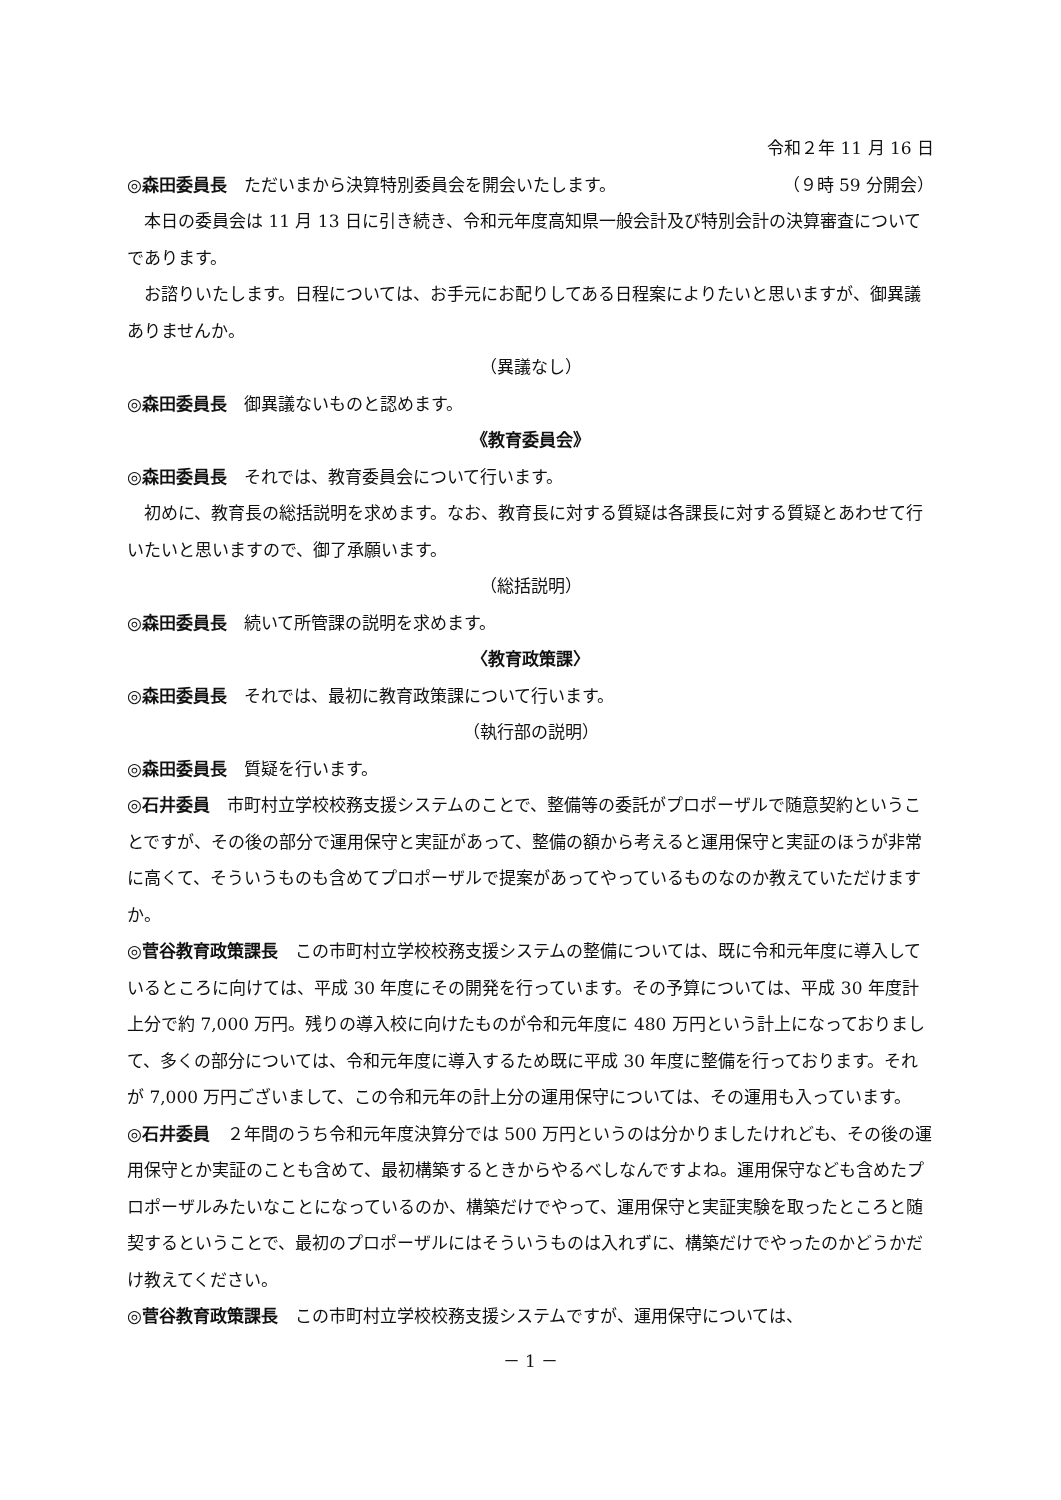令和２年 11 月 16 日
◎森田委員長　ただいまから決算特別委員会を開会いたします。　　　（９時 59 分開会）
本日の委員会は 11 月 13 日に引き続き、令和元年度高知県一般会計及び特別会計の決算審査についてであります。
お諮りいたします。日程については、お手元にお配りしてある日程案によりたいと思いますが、御異議ありませんか。
（異議なし）
◎森田委員長　御異議ないものと認めます。
《教育委員会》
◎森田委員長　それでは、教育委員会について行います。
初めに、教育長の総括説明を求めます。なお、教育長に対する質疑は各課長に対する質疑とあわせて行いたいと思いますので、御了承願います。
（総括説明）
◎森田委員長　続いて所管課の説明を求めます。
〈教育政策課〉
◎森田委員長　それでは、最初に教育政策課について行います。
（執行部の説明）
◎森田委員長　質疑を行います。
◎石井委員　市町村立学校校務支援システムのことで、整備等の委託がプロポーザルで随意契約ということですが、その後の部分で運用保守と実証があって、整備の額から考えると運用保守と実証のほうが非常に高くて、そういうものも含めてプロポーザルで提案があってやっているものなのか教えていただけますか。
◎菅谷教育政策課長　この市町村立学校校務支援システムの整備については、既に令和元年度に導入しているところに向けては、平成 30 年度にその開発を行っています。その予算については、平成 30 年度計上分で約 7,000 万円。残りの導入校に向けたものが令和元年度に 480 万円という計上になっておりまして、多くの部分については、令和元年度に導入するため既に平成 30 年度に整備を行っております。それが 7,000 万円ございまして、この令和元年の計上分の運用保守については、その運用も入っています。
◎石井委員　２年間のうち令和元年度決算分では 500 万円というのは分かりましたけれども、その後の運用保守とか実証のことも含めて、最初構築するときからやるべしなんですよね。運用保守なども含めたプロポーザルみたいなことになっているのか、構築だけでやって、運用保守と実証実験を取ったところと随契するということで、最初のプロポーザルにはそういうものは入れずに、構築だけでやったのかどうかだけ教えてください。
◎菅谷教育政策課長　この市町村立学校校務支援システムですが、運用保守については、
－ 1 －